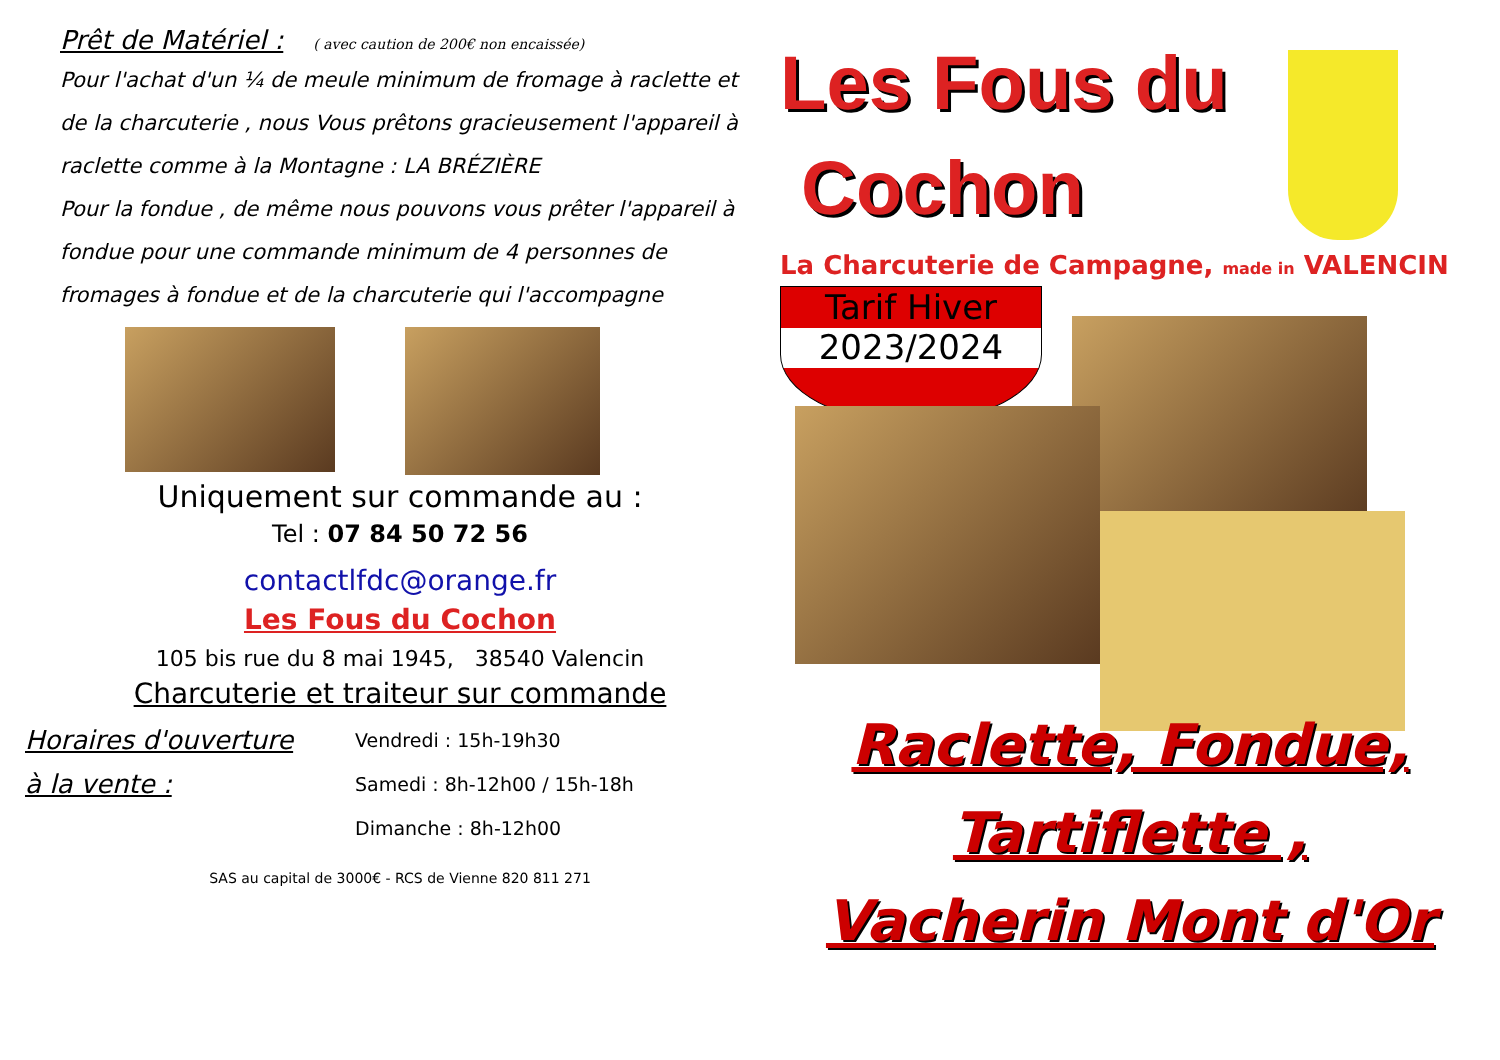Prêt de Matériel :
( avec caution de 200€ non encaissée)
Pour l'achat d'un ¼ de meule minimum de fromage à raclette et de la charcuterie , nous Vous prêtons gracieusement l'appareil à raclette comme à la Montagne : LA BRÉZIÈRE
Pour la fondue , de même nous pouvons vous prêter l'appareil à fondue pour une commande minimum de 4 personnes de fromages à fondue et de la charcuterie qui l'accompagne
Uniquement sur commande au :
Tel : 07 84 50 72 56
contactlfdc@orange.fr
Les Fous du Cochon
105 bis rue du 8 mai 1945, 38540 Valencin
Charcuterie et traiteur sur commande
Horaires d'ouverture
à la vente :
Vendredi : 15h-19h30
Samedi : 8h-12h00 / 15h-18h
Dimanche : 8h-12h00
SAS au capital de 3000€ - RCS de Vienne 820 811 271
Les Fous du
Cochon
La Charcuterie de Campagne, made in VALENCIN
Tarif Hiver
2023/2024
Raclette, Fondue,
Tartiflette ,
Vacherin Mont d'Or